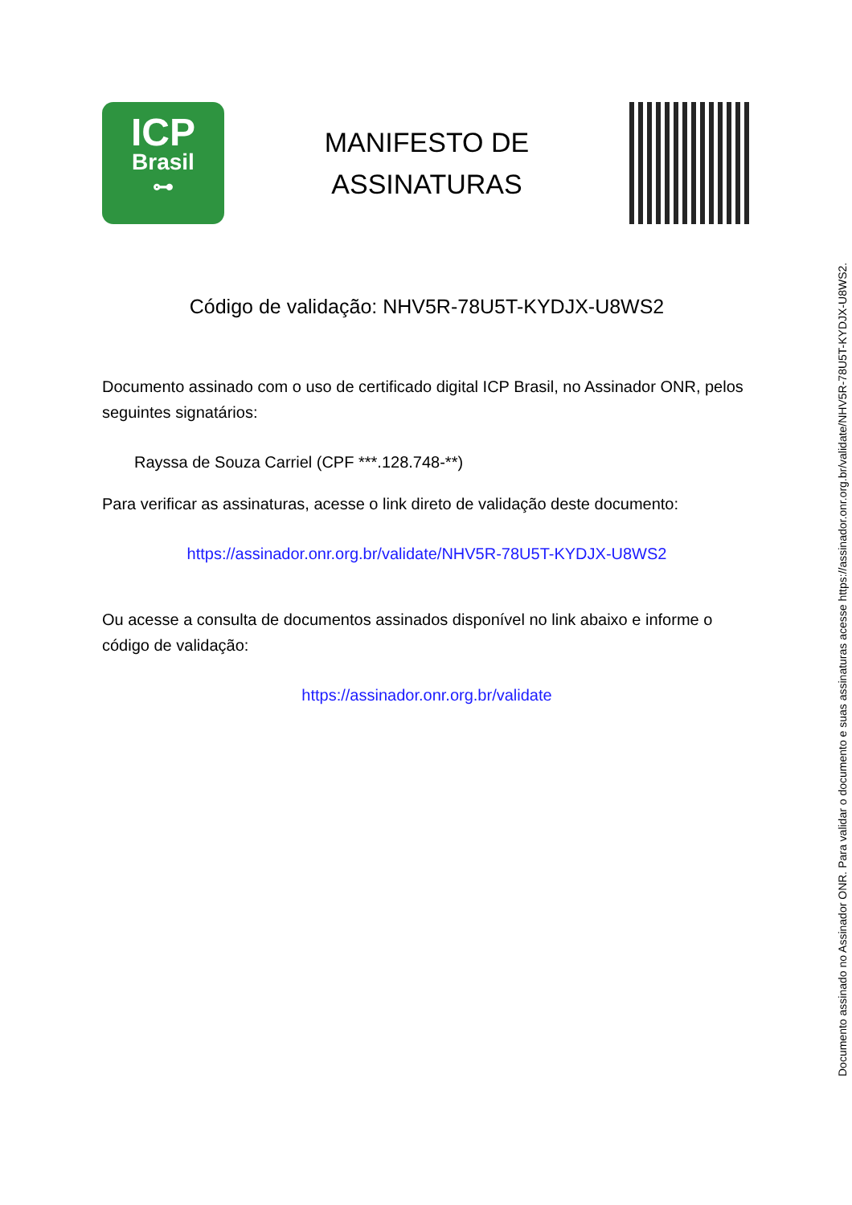ICP
Brasil
⊶
MANIFESTO DE
ASSINATURAS
Código de validação: NHV5R-78U5T-KYDJX-U8WS2
Documento assinado com o uso de certificado digital ICP Brasil, no Assinador ONR, pelos seguintes signatários:
Rayssa de Souza Carriel (CPF ***.128.748-**)
Para verificar as assinaturas, acesse o link direto de validação deste documento:
https://assinador.onr.org.br/validate/NHV5R-78U5T-KYDJX-U8WS2
Ou acesse a consulta de documentos assinados disponível no link abaixo e informe o código de validação:
https://assinador.onr.org.br/validate
Documento assinado no Assinador ONR. Para validar o documento e suas assinaturas acesse https://assinador.onr.org.br/validate/NHV5R-78U5T-KYDJX-U8WS2.